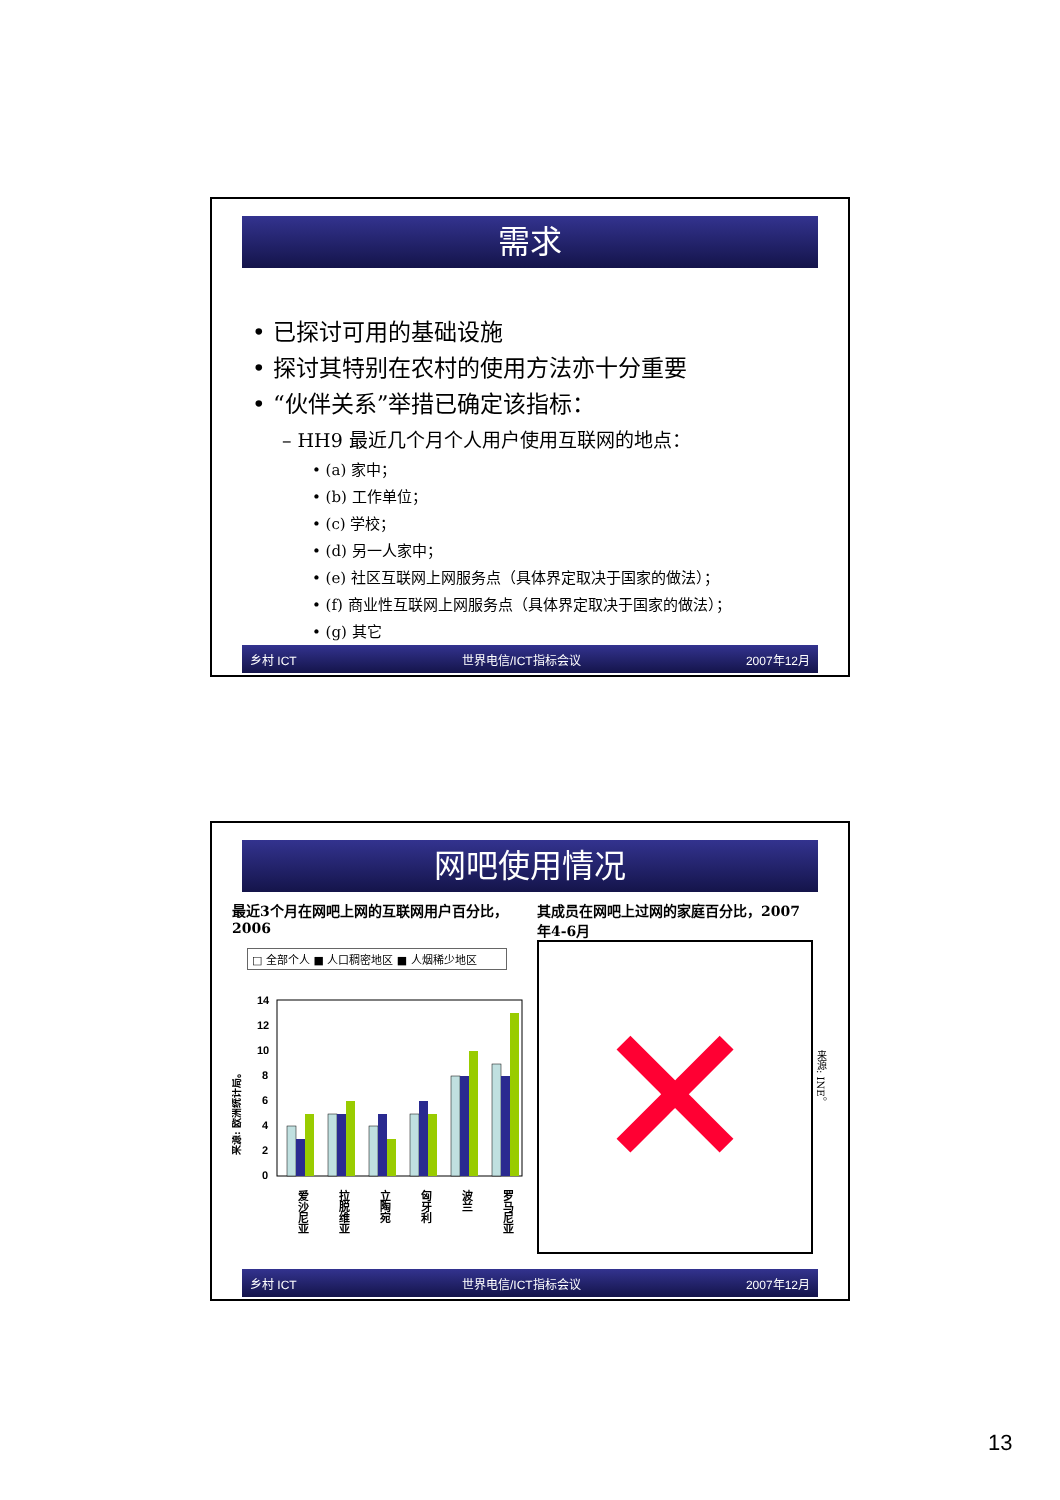需求
• 已探讨可用的基础设施
• 探讨其特别在农村的使用方法亦十分重要
• “伙伴关系”举措已确定该指标：
– HH9 最近几个月个人用户使用互联网的地点：
• (a) 家中；
• (b) 工作单位；
• (c) 学校；
• (d) 另一人家中；
• (e) 社区互联网上网服务点（具体界定取决于国家的做法）；
• (f) 商业性互联网上网服务点（具体界定取决于国家的做法）；
• (g) 其它
乡村 ICT 世界电信/ICT指标会议 2007年12月
网吧使用情况
最近3个月在网吧上网的互联网用户百分比，2006
□ 全部个人 ■ 人口稠密地区 ■ 人烟稀少地区
来源: 欧洲统计局。
14
12
10
8
6
4
2
0
爱沙尼亚
拉脱维亚
立陶宛
匈牙利
波兰
罗马尼亚
其成员在网吧上过网的家庭百分比，2007年4-6月
✕
来源: INE。
乡村 ICT 世界电信/ICT指标会议 2007年12月
13